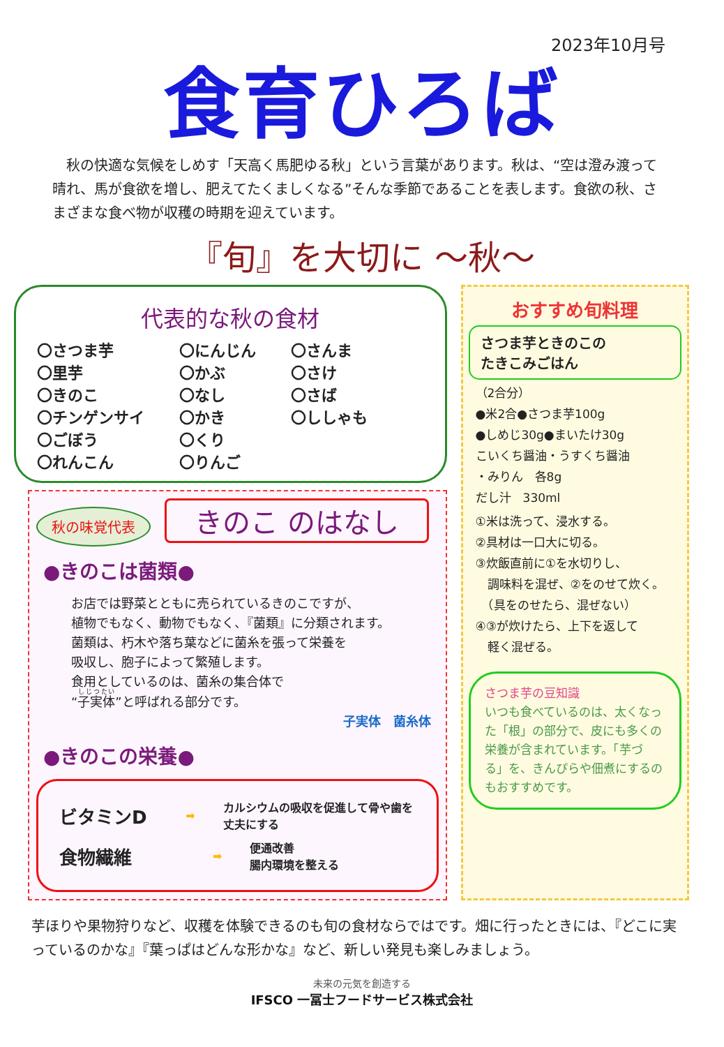2023年10月号
食育ひろば
　秋の快適な気候をしめす「天高く馬肥ゆる秋」という言葉があります。秋は、“空は澄み渡って晴れ、馬が食欲を増し、肥えてたくましくなる”そんな季節であることを表します。食欲の秋、さまざまな食べ物が収穫の時期を迎えています。
『旬』を大切に ～秋～
代表的な秋の食材
〇さつま芋
〇里芋
〇きのこ
〇チンゲンサイ
〇ごぼう
〇れんこん
〇にんじん
〇かぶ
〇なし
〇かき
〇くり
〇りんご
〇さんま
〇さけ
〇さば
〇ししゃも
秋の味覚代表 きのこ のはなし
●きのこは菌類●
お店では野菜とともに売られているきのこですが、
植物でもなく、動物でもなく、『菌類』に分類されます。
菌類は、朽木や落ち葉などに菌糸を張って栄養を
吸収し、胞子によって繁殖します。
食用としているのは、菌糸の集合体で
“子実体”と呼ばれる部分です。
子実体　菌糸体
●きのこの栄養●
ビタミンD ➡ カルシウムの吸収を促進して骨や歯を丈夫にする
食物繊維 ➡ 便通改善
腸内環境を整える
おすすめ旬料理
さつま芋ときのこの
たきこみごはん
（2合分）
●米2合●さつま芋100g
●しめじ30g●まいたけ30g
こいくち醤油・うすくち醤油
・みりん　各8g
だし汁　330ml
①米は洗って、浸水する。
②具材は一口大に切る。
③炊飯直前に①を水切りし、
　調味料を混ぜ、②をのせて炊く。
　（具をのせたら、混ぜない）
④③が炊けたら、上下を返して
　軽く混ぜる。
さつま芋の豆知識
いつも食べているのは、太くなった「根」の部分で、皮にも多くの栄養が含まれています。「芋づる」を、きんぴらや佃煮にするのもおすすめです。
芋ほりや果物狩りなど、収穫を体験できるのも旬の食材ならではです。畑に行ったときには、『どこに実っているのかな』『葉っぱはどんな形かな』など、新しい発見も楽しみましょう。
未来の元気を創造する
IFSCO 一冨士フードサービス株式会社